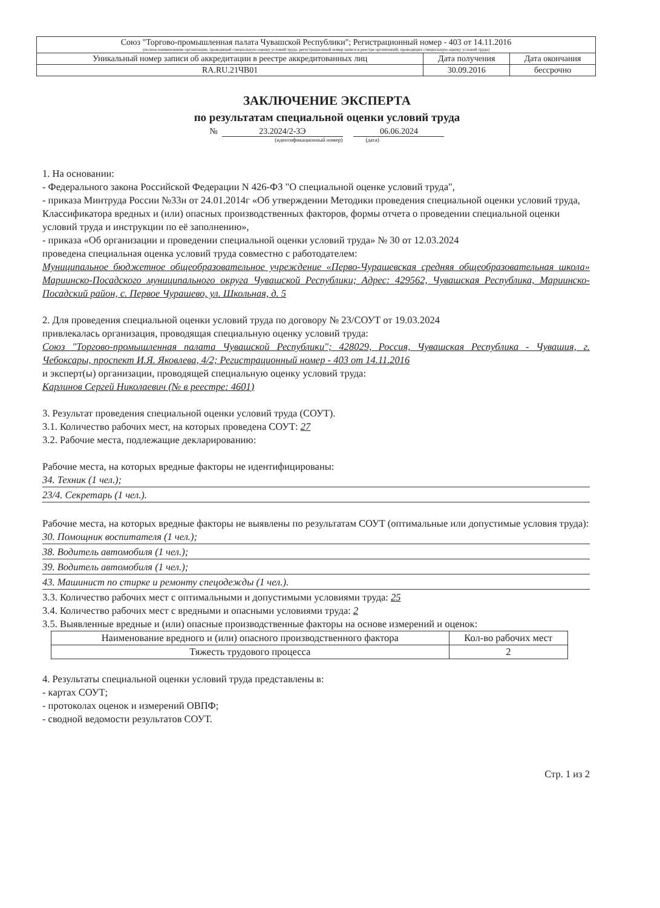| Союз "Торгово-промышленная палата Чувашской Республики"; Регистрационный номер - 403 от 14.11.2016 (полное наименование организации, проводящей специальную оценку условий труда, регистрационный номер записи в реестре организаций, проводящих специальную оценку условий труда) | | |
| Уникальный номер записи об аккредитации в реестре аккредитованных лиц | Дата получения | Дата окончания |
| RA.RU.21ЧВ01 | 30.09.2016 | бессрочно |
ЗАКЛЮЧЕНИЕ ЭКСПЕРТА
по результатам специальной оценки условий труда
№ 23.2024/2-ЗЭ 06.06.2024
(идентификационный номер) (дата)
1. На основании:
- Федерального закона Российской Федерации N 426-ФЗ "О специальной оценке условий труда",
- приказа Минтруда России №33н от 24.01.2014г «Об утверждении Методики проведения специальной оценки условий труда, Классификатора вредных и (или) опасных производственных факторов, формы отчета о проведении специальной оценки условий труда и инструкции по её заполнению»,
- приказа «Об организации и проведении специальной оценки условий труда» № 30 от 12.03.2024
проведена специальная оценка условий труда совместно с работодателем:
Муниципальное бюджетное общеобразовательное учреждение «Перво-Чурашевская средняя общеобразовательная школа» Мариинско-Посадского муниципального округа Чувашской Республики; Адрес: 429562, Чувашская Республика, Мариинско-Посадский район, с. Первое Чурашево, ул. Школьная, д. 5
2. Для проведения специальной оценки условий труда по договору № 23/СОУТ от 19.03.2024
привлекалась организация, проводящая специальную оценку условий труда:
Союз "Торгово-промышленная палата Чувашской Республики"; 428029, Россия, Чувашская Республика - Чувашия, г. Чебоксары, проспект И.Я. Яковлева, 4/2; Регистрационный номер - 403 от 14.11.2016
и эксперт(ы) организации, проводящей специальную оценку условий труда:
Карлинов Сергей Николаевич (№ в реестре: 4601)
3. Результат проведения специальной оценки условий труда (СОУТ).
3.1. Количество рабочих мест, на которых проведена СОУТ: 27
3.2. Рабочие места, подлежащие декларированию:
Рабочие места, на которых вредные факторы не идентифицированы:
34. Техник (1 чел.);
23/4. Секретарь (1 чел.).
Рабочие места, на которых вредные факторы не выявлены по результатам СОУТ (оптимальные или допустимые условия труда):
30. Помощник воспитателя (1 чел.);
38. Водитель автомобиля (1 чел.);
39. Водитель автомобиля (1 чел.);
43. Машинист по стирке и ремонту спецодежды (1 чел.).
3.3. Количество рабочих мест с оптимальными и допустимыми условиями труда: 25
3.4. Количество рабочих мест с вредными и опасными условиями труда: 2
3.5. Выявленные вредные и (или) опасные производственные факторы на основе измерений и оценок:
| Наименование вредного и (или) опасного производственного фактора | Кол-во рабочих мест |
| --- | --- |
| Тяжесть трудового процесса | 2 |
4. Результаты специальной оценки условий труда представлены в:
- картах СОУТ;
- протоколах оценок и измерений ОВПФ;
- сводной ведомости результатов СОУТ.
Стр. 1 из 2